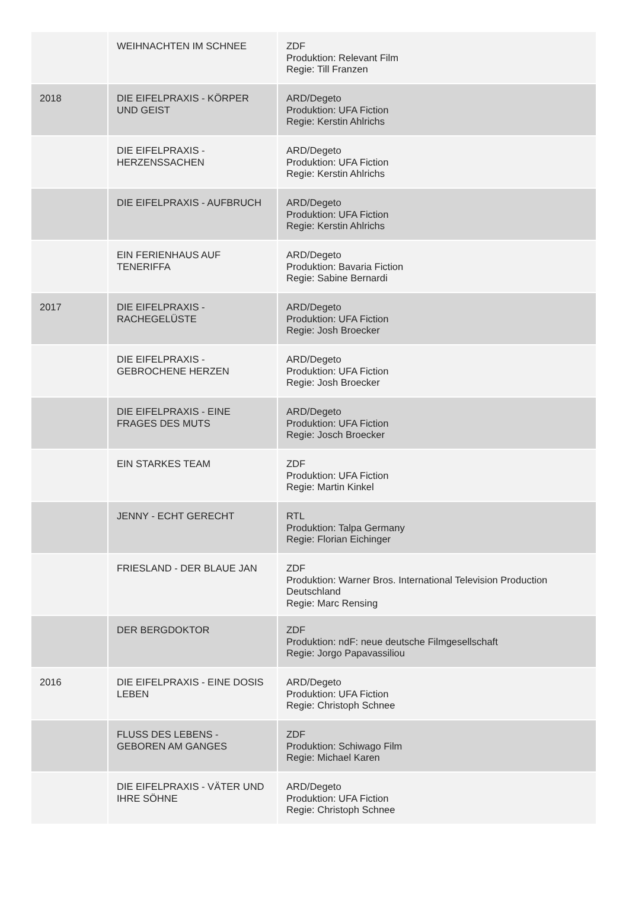| | WEIHNACHTEN IM SCHNEE | ZDF Produktion: Relevant Film Regie: Till Franzen |
| 2018 | DIE EIFELPRAXIS - KÖRPER UND GEIST | ARD/Degeto Produktion: UFA Fiction Regie: Kerstin Ahlrichs |
| | DIE EIFELPRAXIS - HERZENSSACHEN | ARD/Degeto Produktion: UFA Fiction Regie: Kerstin Ahlrichs |
| | DIE EIFELPRAXIS - AUFBRUCH | ARD/Degeto Produktion: UFA Fiction Regie: Kerstin Ahlrichs |
| | EIN FERIENHAUS AUF TENERIFFA | ARD/Degeto Produktion: Bavaria Fiction Regie: Sabine Bernardi |
| 2017 | DIE EIFELPRAXIS - RACHEGELÜSTE | ARD/Degeto Produktion: UFA Fiction Regie: Josh Broecker |
| | DIE EIFELPRAXIS - GEBROCHENE HERZEN | ARD/Degeto Produktion: UFA Fiction Regie: Josh Broecker |
| | DIE EIFELPRAXIS - EINE FRAGES DES MUTS | ARD/Degeto Produktion: UFA Fiction Regie: Josch Broecker |
| | EIN STARKES TEAM | ZDF Produktion: UFA Fiction Regie: Martin Kinkel |
| | JENNY - ECHT GERECHT | RTL Produktion: Talpa Germany Regie: Florian Eichinger |
| | FRIESLAND - DER BLAUE JAN | ZDF Produktion: Warner Bros. International Television Production Deutschland Regie: Marc Rensing |
| | DER BERGDOKTOR | ZDF Produktion: ndF: neue deutsche Filmgesellschaft Regie: Jorgo Papavassiliou |
| 2016 | DIE EIFELPRAXIS - EINE DOSIS LEBEN | ARD/Degeto Produktion: UFA Fiction Regie: Christoph Schnee |
| | FLUSS DES LEBENS - GEBOREN AM GANGES | ZDF Produktion: Schiwago Film Regie: Michael Karen |
| | DIE EIFELPRAXIS - VÄTER UND IHRE SÖHNE | ARD/Degeto Produktion: UFA Fiction Regie: Christoph Schnee |